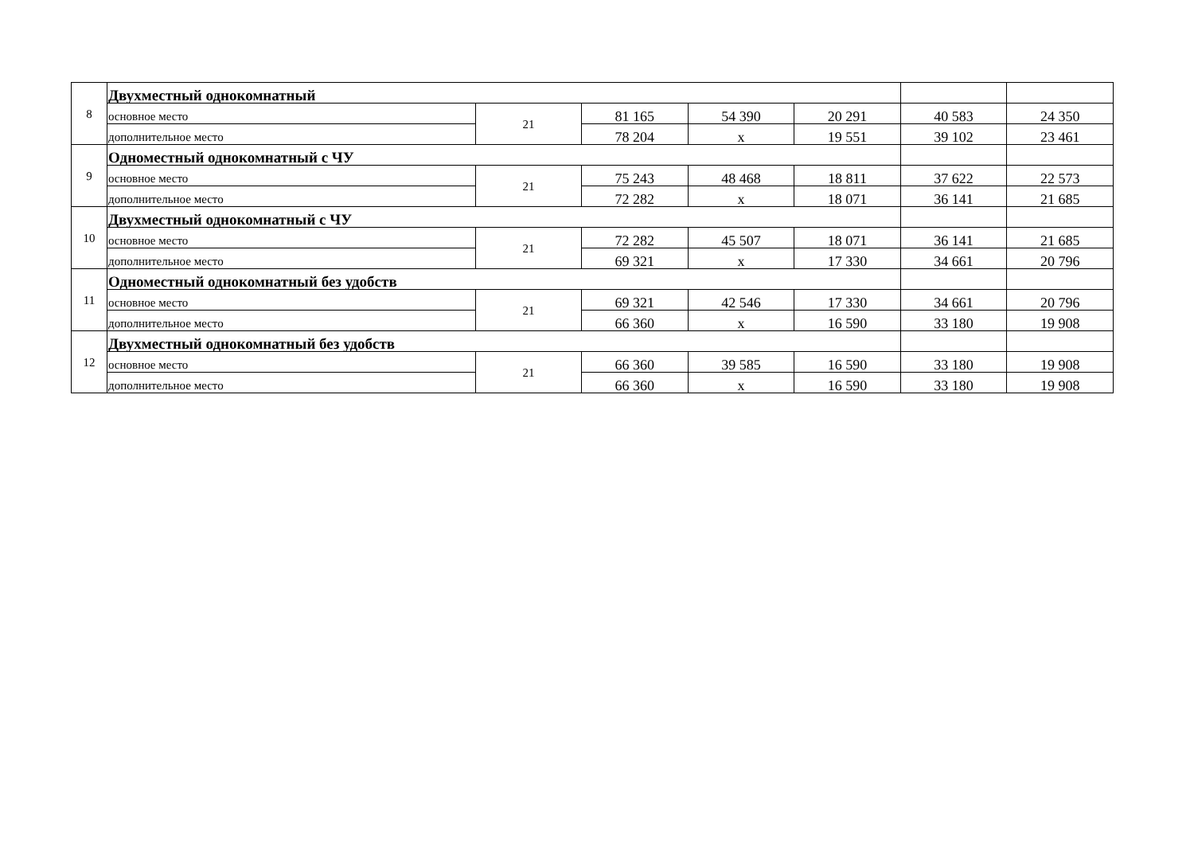| 8 | Двухместный однокомнатный | | | | | | |
| | основное место | 21 | 81 165 | 54 390 | 20 291 | 40 583 | 24 350 |
| | дополнительное место | | 78 204 | x | 19 551 | 39 102 | 23 461 |
| 9 | Одноместный однокомнатный с ЧУ | | | | | | |
| | основное место | 21 | 75 243 | 48 468 | 18 811 | 37 622 | 22 573 |
| | дополнительное место | | 72 282 | x | 18 071 | 36 141 | 21 685 |
| 10 | Двухместный однокомнатный с ЧУ | | | | | | |
| | основное место | 21 | 72 282 | 45 507 | 18 071 | 36 141 | 21 685 |
| | дополнительное место | | 69 321 | x | 17 330 | 34 661 | 20 796 |
| 11 | Одноместный однокомнатный без удобств | | | | | | |
| | основное место | 21 | 69 321 | 42 546 | 17 330 | 34 661 | 20 796 |
| | дополнительное место | | 66 360 | x | 16 590 | 33 180 | 19 908 |
| 12 | Двухместный однокомнатный без удобств | | | | | | |
| | основное место | 21 | 66 360 | 39 585 | 16 590 | 33 180 | 19 908 |
| | дополнительное место | | 66 360 | x | 16 590 | 33 180 | 19 908 |